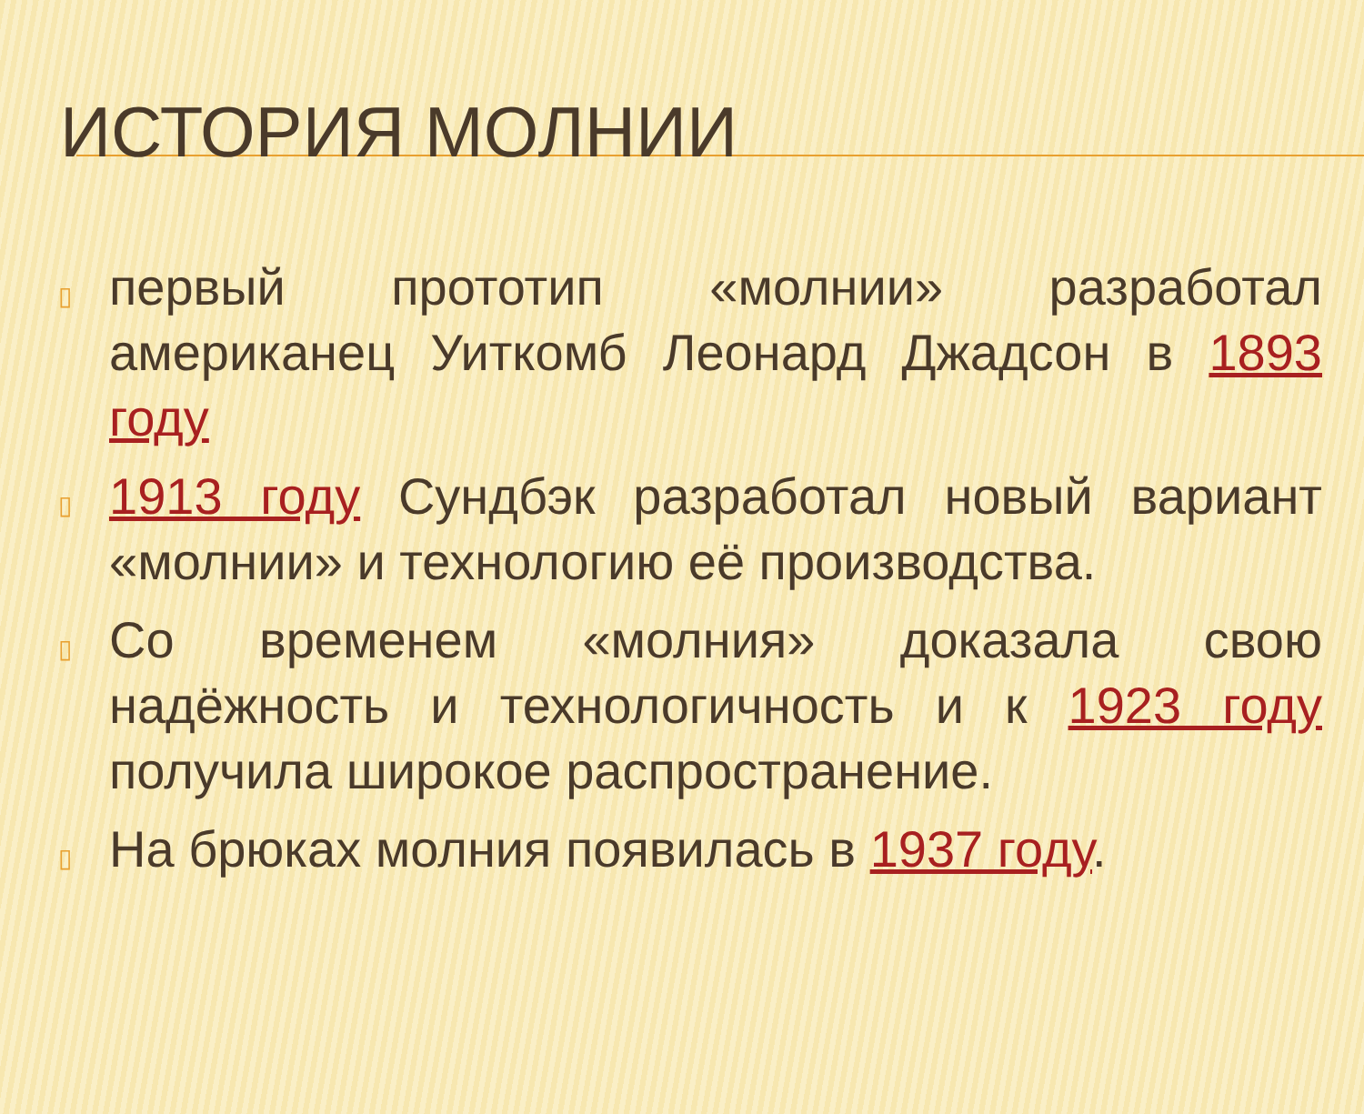ИСТОРИЯ МОЛНИИ
▯ первый прототип «молнии» разработал американец Уиткомб Леонард Джадсон в 1893 году
▯ 1913 году Сундбэк разработал новый вариант «молнии» и технологию её производства.
▯ Со временем «молния» доказала свою надёжность и технологичность и к 1923 году получила широкое распространение.
▯ На брюках молния появилась в 1937 году.